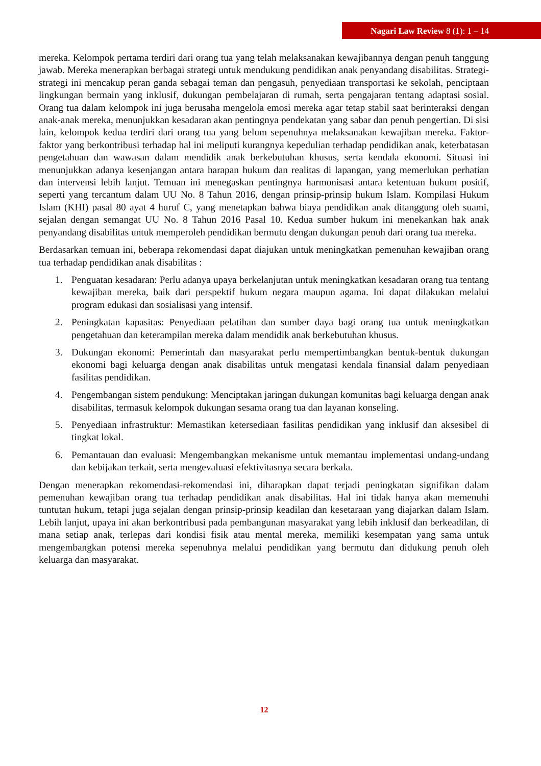Nagari Law Review 8 (1): 1 – 14
mereka. Kelompok pertama terdiri dari orang tua yang telah melaksanakan kewajibannya dengan penuh tanggung jawab. Mereka menerapkan berbagai strategi untuk mendukung pendidikan anak penyandang disabilitas. Strategi-strategi ini mencakup peran ganda sebagai teman dan pengasuh, penyediaan transportasi ke sekolah, penciptaan lingkungan bermain yang inklusif, dukungan pembelajaran di rumah, serta pengajaran tentang adaptasi sosial. Orang tua dalam kelompok ini juga berusaha mengelola emosi mereka agar tetap stabil saat berinteraksi dengan anak-anak mereka, menunjukkan kesadaran akan pentingnya pendekatan yang sabar dan penuh pengertian. Di sisi lain, kelompok kedua terdiri dari orang tua yang belum sepenuhnya melaksanakan kewajiban mereka. Faktor-faktor yang berkontribusi terhadap hal ini meliputi kurangnya kepedulian terhadap pendidikan anak, keterbatasan pengetahuan dan wawasan dalam mendidik anak berkebutuhan khusus, serta kendala ekonomi. Situasi ini menunjukkan adanya kesenjangan antara harapan hukum dan realitas di lapangan, yang memerlukan perhatian dan intervensi lebih lanjut. Temuan ini menegaskan pentingnya harmonisasi antara ketentuan hukum positif, seperti yang tercantum dalam UU No. 8 Tahun 2016, dengan prinsip-prinsip hukum Islam. Kompilasi Hukum Islam (KHI) pasal 80 ayat 4 huruf C, yang menetapkan bahwa biaya pendidikan anak ditanggung oleh suami, sejalan dengan semangat UU No. 8 Tahun 2016 Pasal 10. Kedua sumber hukum ini menekankan hak anak penyandang disabilitas untuk memperoleh pendidikan bermutu dengan dukungan penuh dari orang tua mereka.
Berdasarkan temuan ini, beberapa rekomendasi dapat diajukan untuk meningkatkan pemenuhan kewajiban orang tua terhadap pendidikan anak disabilitas :
1. Penguatan kesadaran: Perlu adanya upaya berkelanjutan untuk meningkatkan kesadaran orang tua tentang kewajiban mereka, baik dari perspektif hukum negara maupun agama. Ini dapat dilakukan melalui program edukasi dan sosialisasi yang intensif.
2. Peningkatan kapasitas: Penyediaan pelatihan dan sumber daya bagi orang tua untuk meningkatkan pengetahuan dan keterampilan mereka dalam mendidik anak berkebutuhan khusus.
3. Dukungan ekonomi: Pemerintah dan masyarakat perlu mempertimbangkan bentuk-bentuk dukungan ekonomi bagi keluarga dengan anak disabilitas untuk mengatasi kendala finansial dalam penyediaan fasilitas pendidikan.
4. Pengembangan sistem pendukung: Menciptakan jaringan dukungan komunitas bagi keluarga dengan anak disabilitas, termasuk kelompok dukungan sesama orang tua dan layanan konseling.
5. Penyediaan infrastruktur: Memastikan ketersediaan fasilitas pendidikan yang inklusif dan aksesibel di tingkat lokal.
6. Pemantauan dan evaluasi: Mengembangkan mekanisme untuk memantau implementasi undang-undang dan kebijakan terkait, serta mengevaluasi efektivitasnya secara berkala.
Dengan menerapkan rekomendasi-rekomendasi ini, diharapkan dapat terjadi peningkatan signifikan dalam pemenuhan kewajiban orang tua terhadap pendidikan anak disabilitas. Hal ini tidak hanya akan memenuhi tuntutan hukum, tetapi juga sejalan dengan prinsip-prinsip keadilan dan kesetaraan yang diajarkan dalam Islam. Lebih lanjut, upaya ini akan berkontribusi pada pembangunan masyarakat yang lebih inklusif dan berkeadilan, di mana setiap anak, terlepas dari kondisi fisik atau mental mereka, memiliki kesempatan yang sama untuk mengembangkan potensi mereka sepenuhnya melalui pendidikan yang bermutu dan didukung penuh oleh keluarga dan masyarakat.
12